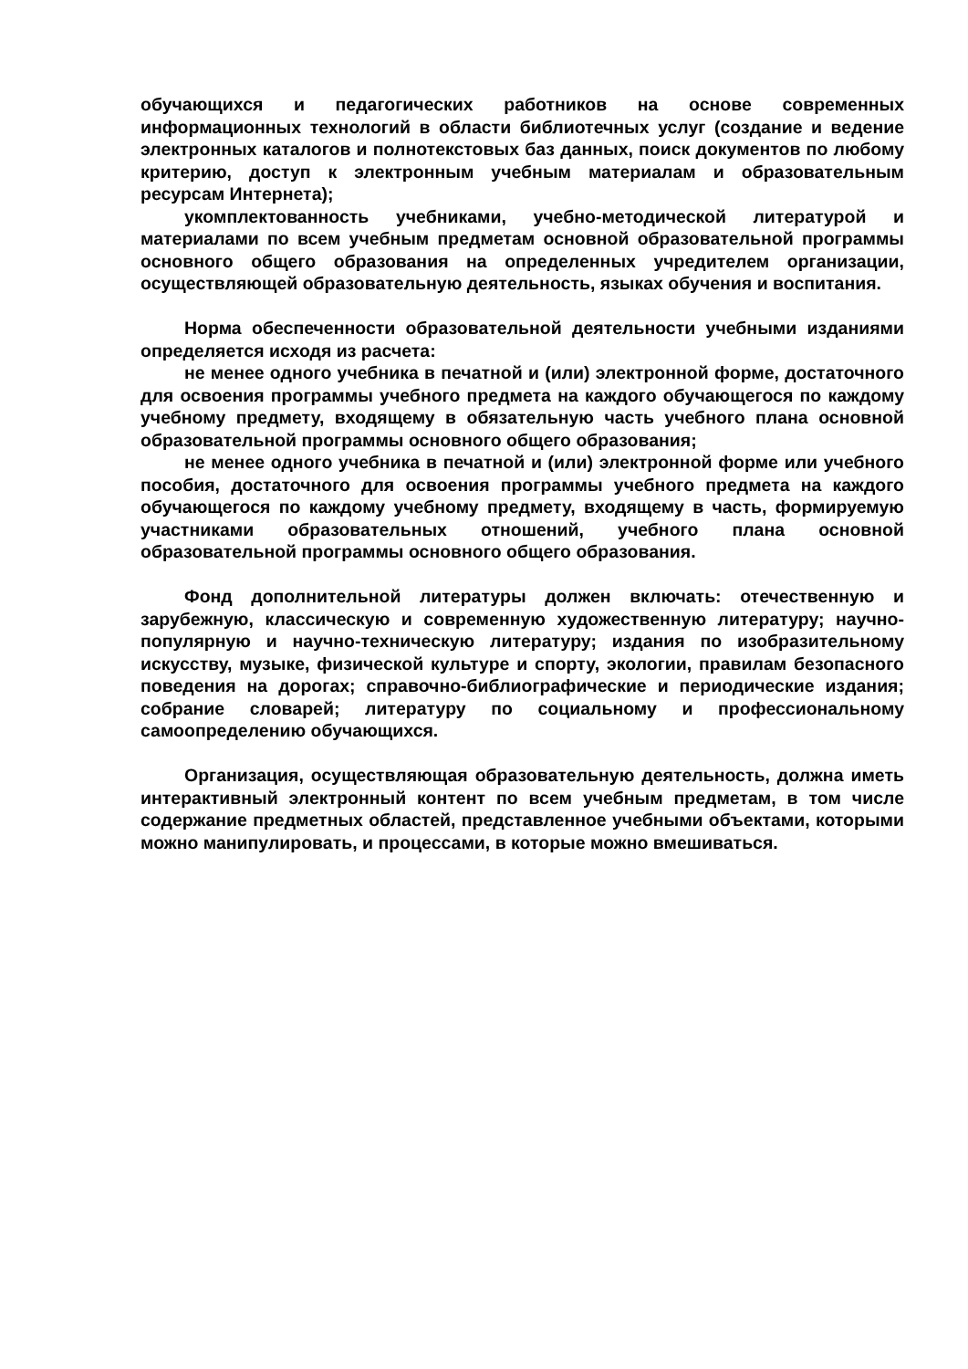обучающихся и педагогических работников на основе современных информационных технологий в области библиотечных услуг (создание и ведение электронных каталогов и полнотекстовых баз данных, поиск документов по любому критерию, доступ к электронным учебным материалам и образовательным ресурсам Интернета);
укомплектованность учебниками, учебно-методической литературой и материалами по всем учебным предметам основной образовательной программы основного общего образования на определенных учредителем организации, осуществляющей образовательную деятельность, языках обучения и воспитания.
Норма обеспеченности образовательной деятельности учебными изданиями определяется исходя из расчета:
не менее одного учебника в печатной и (или) электронной форме, достаточного для освоения программы учебного предмета на каждого обучающегося по каждому учебному предмету, входящему в обязательную часть учебного плана основной образовательной программы основного общего образования;
не менее одного учебника в печатной и (или) электронной форме или учебного пособия, достаточного для освоения программы учебного предмета на каждого обучающегося по каждому учебному предмету, входящему в часть, формируемую участниками образовательных отношений, учебного плана основной образовательной программы основного общего образования.
Фонд дополнительной литературы должен включать: отечественную и зарубежную, классическую и современную художественную литературу; научно-популярную и научно-техническую литературу; издания по изобразительному искусству, музыке, физической культуре и спорту, экологии, правилам безопасного поведения на дорогах; справочно-библиографические и периодические издания; собрание словарей; литературу по социальному и профессиональному самоопределению обучающихся.
Организация, осуществляющая образовательную деятельность, должна иметь интерактивный электронный контент по всем учебным предметам, в том числе содержание предметных областей, представленное учебными объектами, которыми можно манипулировать, и процессами, в которые можно вмешиваться.